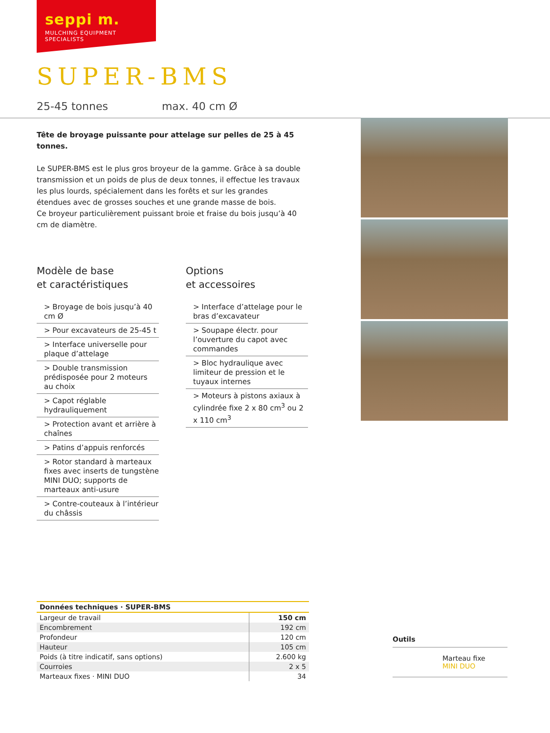seppi m.
MULCHING EQUIPMENT SPECIALISTS
SUPER-BMS
25-45 tonnes max. 40 cm Ø
Tête de broyage puissante pour attelage sur pelles de 25 à 45 tonnes.
Le SUPER-BMS est le plus gros broyeur de la gamme. Grâce à sa double transmission et un poids de plus de deux tonnes, il effectue les travaux les plus lourds, spécialement dans les forêts et sur les grandes étendues avec de grosses souches et une grande masse de bois.
Ce broyeur particulièrement puissant broie et fraise du bois jusqu’à 40 cm de diamètre.
Modèle de base
et caractéristiques
> Broyage de bois jusqu’à 40 cm Ø
> Pour excavateurs de 25-45 t
> Interface universelle pour plaque d’attelage
> Double transmission prédisposée pour 2 moteurs au choix
> Capot réglable hydrauliquement
> Protection avant et arrière à chaînes
> Patins d’appuis renforcés
> Rotor standard à marteaux fixes avec inserts de tungstène MINI DUO; supports de marteaux anti-usure
> Contre-couteaux à l’intérieur du châssis
Options
et accessoires
> Interface d’attelage pour le bras d’excavateur
> Soupape électr. pour l’ouverture du capot avec commandes
> Bloc hydraulique avec limiteur de pression et le tuyaux internes
> Moteurs à pistons axiaux à cylindrée fixe 2 x 80 cm<sup>3</sup> ou 2 x 110 cm<sup>3</sup>
| Données techniques · SUPER-BMS | |
| --- | --- |
| Largeur de travail | 150 cm |
| Encombrement | 192 cm |
| Profondeur | 120 cm |
| Hauteur | 105 cm |
| Poids (à titre indicatif, sans options) | 2.600 kg |
| Courroies | 2 x 5 |
| Marteaux fixes · MINI DUO | 34 |
Outils
Marteau fixe
MINI DUO